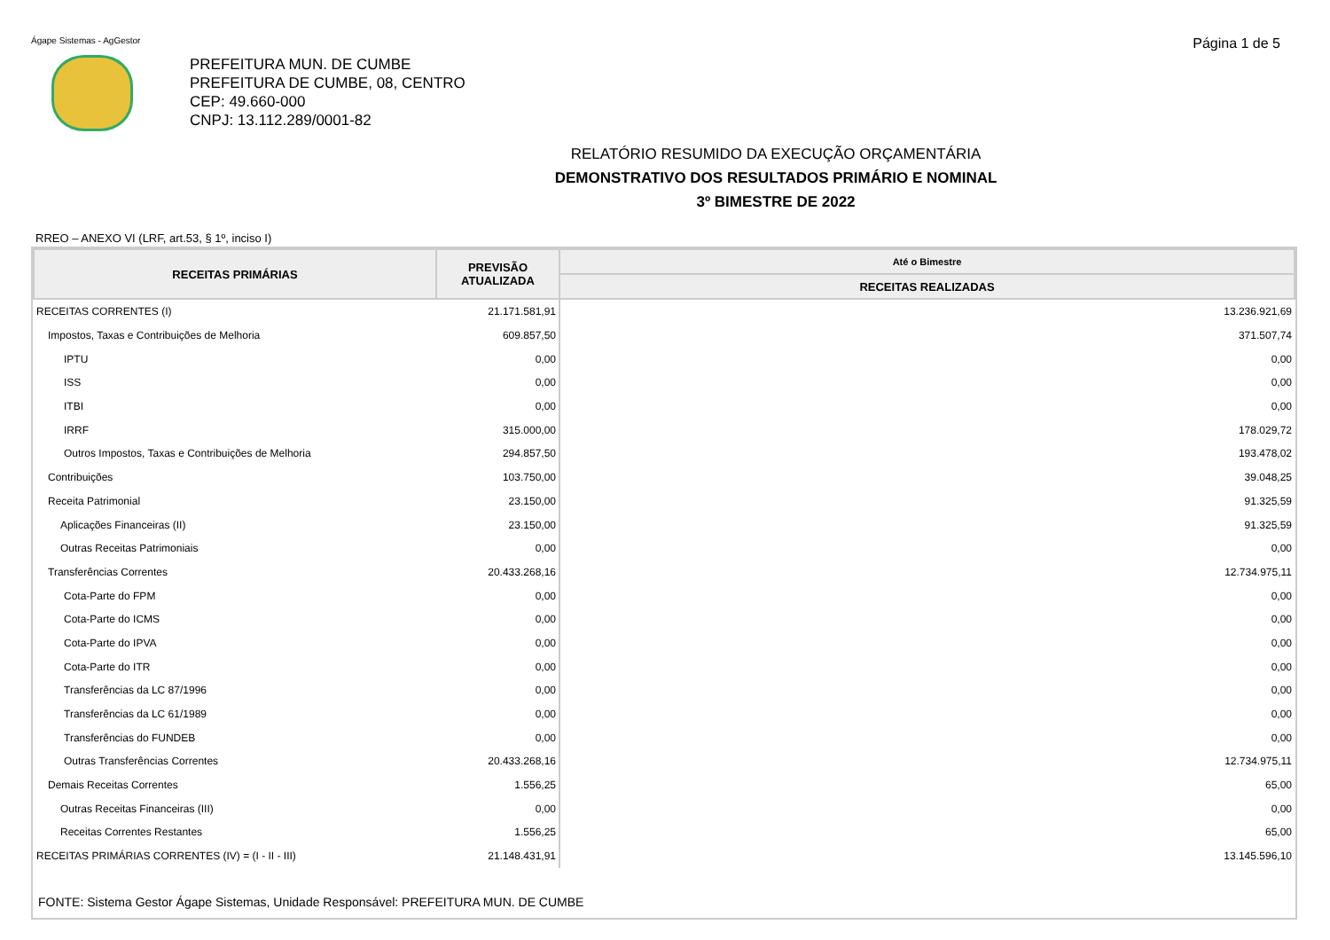Ágape Sistemas - AgGestor
Página 1 de 5
PREFEITURA MUN. DE CUMBE
PREFEITURA DE CUMBE, 08, CENTRO
CEP: 49.660-000
CNPJ: 13.112.289/0001-82
RELATÓRIO RESUMIDO DA EXECUÇÃO ORÇAMENTÁRIA
DEMONSTRATIVO DOS RESULTADOS PRIMÁRIO E NOMINAL
3º BIMESTRE DE 2022
RREO – ANEXO VI (LRF, art.53, § 1º, inciso I)
| RECEITAS PRIMÁRIAS | PREVISÃO ATUALIZADA | Até o Bimestre |
| --- | --- | --- |
| | | RECEITAS REALIZADAS |
| RECEITAS CORRENTES (I) | 21.171.581,91 | 13.236.921,69 |
| Impostos, Taxas e Contribuições de Melhoria | 609.857,50 | 371.507,74 |
| IPTU | 0,00 | 0,00 |
| ISS | 0,00 | 0,00 |
| ITBI | 0,00 | 0,00 |
| IRRF | 315.000,00 | 178.029,72 |
| Outros Impostos, Taxas e Contribuições de Melhoria | 294.857,50 | 193.478,02 |
| Contribuições | 103.750,00 | 39.048,25 |
| Receita Patrimonial | 23.150,00 | 91.325,59 |
| Aplicações Financeiras (II) | 23.150,00 | 91.325,59 |
| Outras Receitas Patrimoniais | 0,00 | 0,00 |
| Transferências Correntes | 20.433.268,16 | 12.734.975,11 |
| Cota-Parte do FPM | 0,00 | 0,00 |
| Cota-Parte do ICMS | 0,00 | 0,00 |
| Cota-Parte do IPVA | 0,00 | 0,00 |
| Cota-Parte do ITR | 0,00 | 0,00 |
| Transferências da LC 87/1996 | 0,00 | 0,00 |
| Transferências da LC 61/1989 | 0,00 | 0,00 |
| Transferências do FUNDEB | 0,00 | 0,00 |
| Outras Transferências Correntes | 20.433.268,16 | 12.734.975,11 |
| Demais Receitas Correntes | 1.556,25 | 65,00 |
| Outras Receitas Financeiras (III) | 0,00 | 0,00 |
| Receitas Correntes Restantes | 1.556,25 | 65,00 |
| RECEITAS PRIMÁRIAS CORRENTES (IV) = (I - II - III) | 21.148.431,91 | 13.145.596,10 |
FONTE: Sistema Gestor Ágape Sistemas, Unidade Responsável: PREFEITURA MUN. DE CUMBE